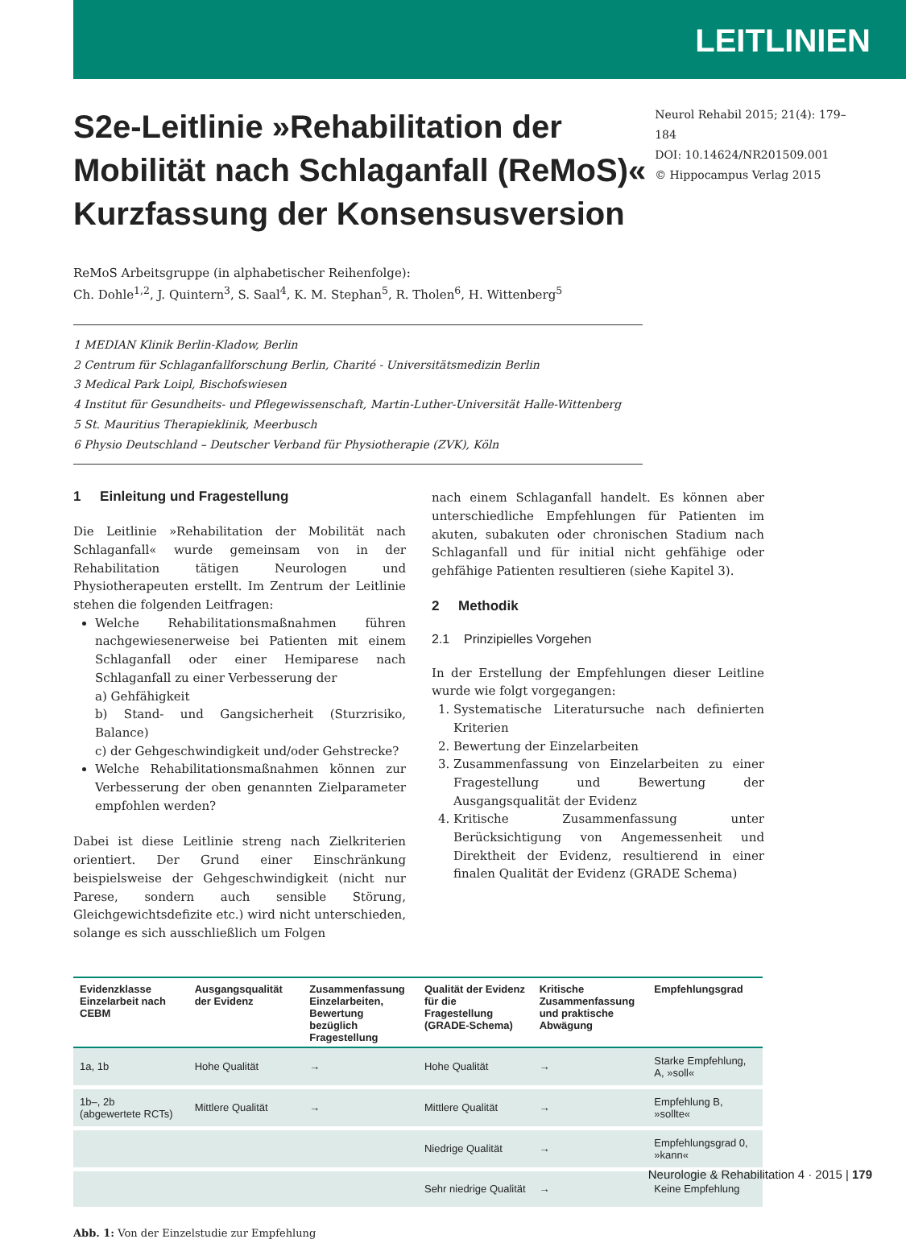LEITLINIEN
S2e-Leitlinie »Rehabilitation der Mobilität nach Schlaganfall (ReMoS)« Kurzfassung der Konsensusversion
Neurol Rehabil 2015; 21(4): 179–184
DOI: 10.14624/NR201509.001
© Hippocampus Verlag 2015
ReMoS Arbeitsgruppe (in alphabetischer Reihenfolge):
Ch. Dohle<sup>1,2</sup>, J. Quintern<sup>3</sup>, S. Saal<sup>4</sup>, K. M. Stephan<sup>5</sup>, R. Tholen<sup>6</sup>, H. Wittenberg<sup>5</sup>
1 MEDIAN Klinik Berlin-Kladow, Berlin
2 Centrum für Schlaganfallforschung Berlin, Charité - Universitätsmedizin Berlin
3 Medical Park Loipl, Bischofswiesen
4 Institut für Gesundheits- und Pflegewissenschaft, Martin-Luther-Universität Halle-Wittenberg
5 St. Mauritius Therapieklinik, Meerbusch
6 Physio Deutschland – Deutscher Verband für Physiotherapie (ZVK), Köln
1 Einleitung und Fragestellung
Die Leitlinie »Rehabilitation der Mobilität nach Schlaganfall« wurde gemeinsam von in der Rehabilitation tätigen Neurologen und Physiotherapeuten erstellt. Im Zentrum der Leitlinie stehen die folgenden Leitfragen:
Welche Rehabilitationsmaßnahmen führen nachgewiesenerweise bei Patienten mit einem Schlaganfall oder einer Hemiparese nach Schlaganfall zu einer Verbesserung der
a) Gehfähigkeit
b) Stand- und Gangsicherheit (Sturzrisiko, Balance)
c) der Gehgeschwindigkeit und/oder Gehstrecke?
Welche Rehabilitationsmaßnahmen können zur Verbesserung der oben genannten Zielparameter empfohlen werden?
Dabei ist diese Leitlinie streng nach Zielkriterien orientiert. Der Grund einer Einschränkung beispielsweise der Gehgeschwindigkeit (nicht nur Parese, sondern auch sensible Störung, Gleichgewichtsdefizite etc.) wird nicht unterschieden, solange es sich ausschließlich um Folgen
nach einem Schlaganfall handelt. Es können aber unterschiedliche Empfehlungen für Patienten im akuten, subakuten oder chronischen Stadium nach Schlaganfall und für initial nicht gehfähige oder gehfähige Patienten resultieren (siehe Kapitel 3).
2 Methodik
2.1 Prinzipielles Vorgehen
In der Erstellung der Empfehlungen dieser Leitline wurde wie folgt vorgegangen:
1. Systematische Literatursuche nach definierten Kriterien
2. Bewertung der Einzelarbeiten
3. Zusammenfassung von Einzelarbeiten zu einer Fragestellung und Bewertung der Ausgangsqualität der Evidenz
4. Kritische Zusammenfassung unter Berücksichtigung von Angemessenheit und Direktheit der Evidenz, resultierend in einer finalen Qualität der Evidenz (GRADE Schema)
| Evidenzklasse Einzelarbeit nach CEBM | Ausgangsqualität der Evidenz | Zusammenfassung Einzelarbeiten, Bewertung bezüglich Fragestellung | Qualität der Evidenz für die Fragestellung (GRADE-Schema) | Kritische Zusammenfassung und praktische Abwägung | Empfehlungsgrad |
| --- | --- | --- | --- | --- | --- |
| 1a, 1b | Hohe Qualität | → | Hohe Qualität | → | Starke Empfehlung, A, »soll« |
| 1b–, 2b (abgewertete RCTs) | Mittlere Qualität | → | Mittlere Qualität | → | Empfehlung B, »sollte« |
| | | | Niedrige Qualität | → | Empfehlungsgrad 0, »kann« |
| | | | Sehr niedrige Qualität | → | Keine Empfehlung |
Abb. 1: Von der Einzelstudie zur Empfehlung
Neurologie & Rehabilitation 4 · 2015 | 179